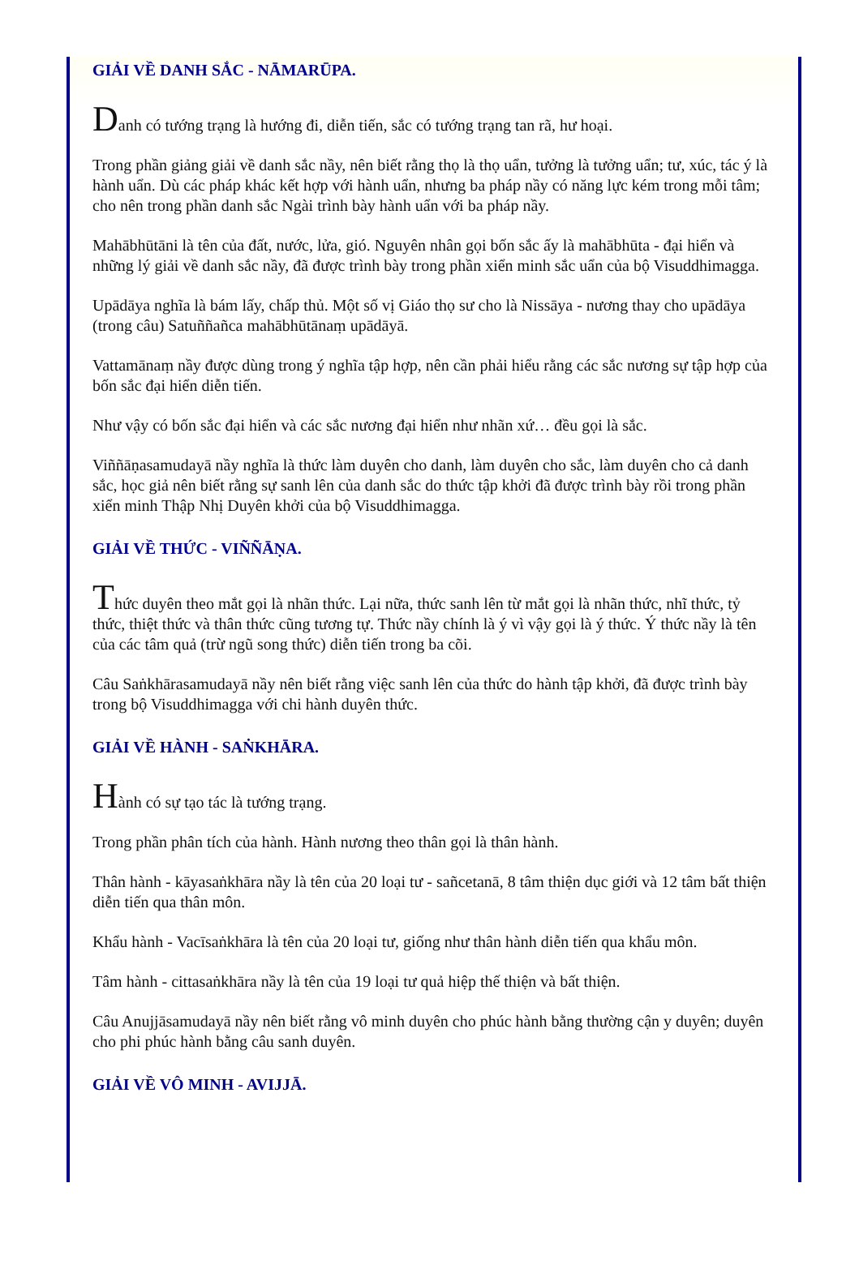GIẢI VỀ DANH SẮC - NĀMARŪPA.
Danh có tướng trạng là hướng đi, diễn tiến, sắc có tướng trạng tan rã, hư hoại.
Trong phần giảng giải về danh sắc nầy, nên biết rằng thọ là thọ uẩn, tưởng là tưởng uẩn; tư, xúc, tác ý là hành uẩn. Dù các pháp khác kết hợp với hành uẩn, nhưng ba pháp nầy có năng lực kém trong mỗi tâm; cho nên trong phần danh sắc Ngài trình bày hành uẩn với ba pháp nầy.
Mahābhūtāni là tên của đất, nước, lửa, gió. Nguyên nhân gọi bốn sắc ấy là mahābhūta - đại hiển và những lý giải về danh sắc nầy, đã được trình bày trong phần xiển minh sắc uẩn của bộ Visuddhimagga.
Upādāya nghĩa là bám lấy, chấp thủ. Một số vị Giáo thọ sư cho là Nissāya - nương thay cho upādāya (trong câu) Satuññañca mahābhūtānaṃ upādāyā.
Vattamānaṃ nầy được dùng trong ý nghĩa tập hợp, nên cần phải hiểu rằng các sắc nương sự tập hợp của bốn sắc đại hiển diễn tiến.
Như vậy có bốn sắc đại hiển và các sắc nương đại hiển như nhãn xứ… đều gọi là sắc.
Viññāṇasamudayā nầy nghĩa là thức làm duyên cho danh, làm duyên cho sắc, làm duyên cho cả danh sắc, học giả nên biết rằng sự sanh lên của danh sắc do thức tập khởi đã được trình bày rồi trong phần xiển minh Thập Nhị Duyên khởi của bộ Visuddhimagga.
GIẢI VỀ THỨC - VIÑÑĀṆA.
Thức duyên theo mắt gọi là nhãn thức. Lại nữa, thức sanh lên từ mắt gọi là nhãn thức, nhĩ thức, tỷ thức, thiệt thức và thân thức cũng tương tự. Thức nầy chính là ý vì vậy gọi là ý thức. Ý thức nầy là tên của các tâm quả (trừ ngũ song thức) diễn tiến trong ba cõi.
Câu Saṅkhārasamudayā nầy nên biết rằng việc sanh lên của thức do hành tập khởi, đã được trình bày trong bộ Visuddhimagga với chi hành duyên thức.
GIẢI VỀ HÀNH - SAṄKHĀRA.
Hành có sự tạo tác là tướng trạng.
Trong phần phân tích của hành. Hành nương theo thân gọi là thân hành.
Thân hành - kāyasaṅkhāra nầy là tên của 20 loại tư - sañcetanā, 8 tâm thiện dục giới và 12 tâm bất thiện diễn tiến qua thân môn.
Khẩu hành - Vacīsaṅkhāra là tên của 20 loại tư, giống như thân hành diễn tiến qua khẩu môn.
Tâm hành - cittasaṅkhāra nầy là tên của 19 loại tư quả hiệp thế thiện và bất thiện.
Câu Anujjāsamudayā nầy nên biết rằng vô minh duyên cho phúc hành bằng thường cận y duyên; duyên cho phi phúc hành bằng câu sanh duyên.
GIẢI VỀ VÔ MINH - AVIJJĀ.